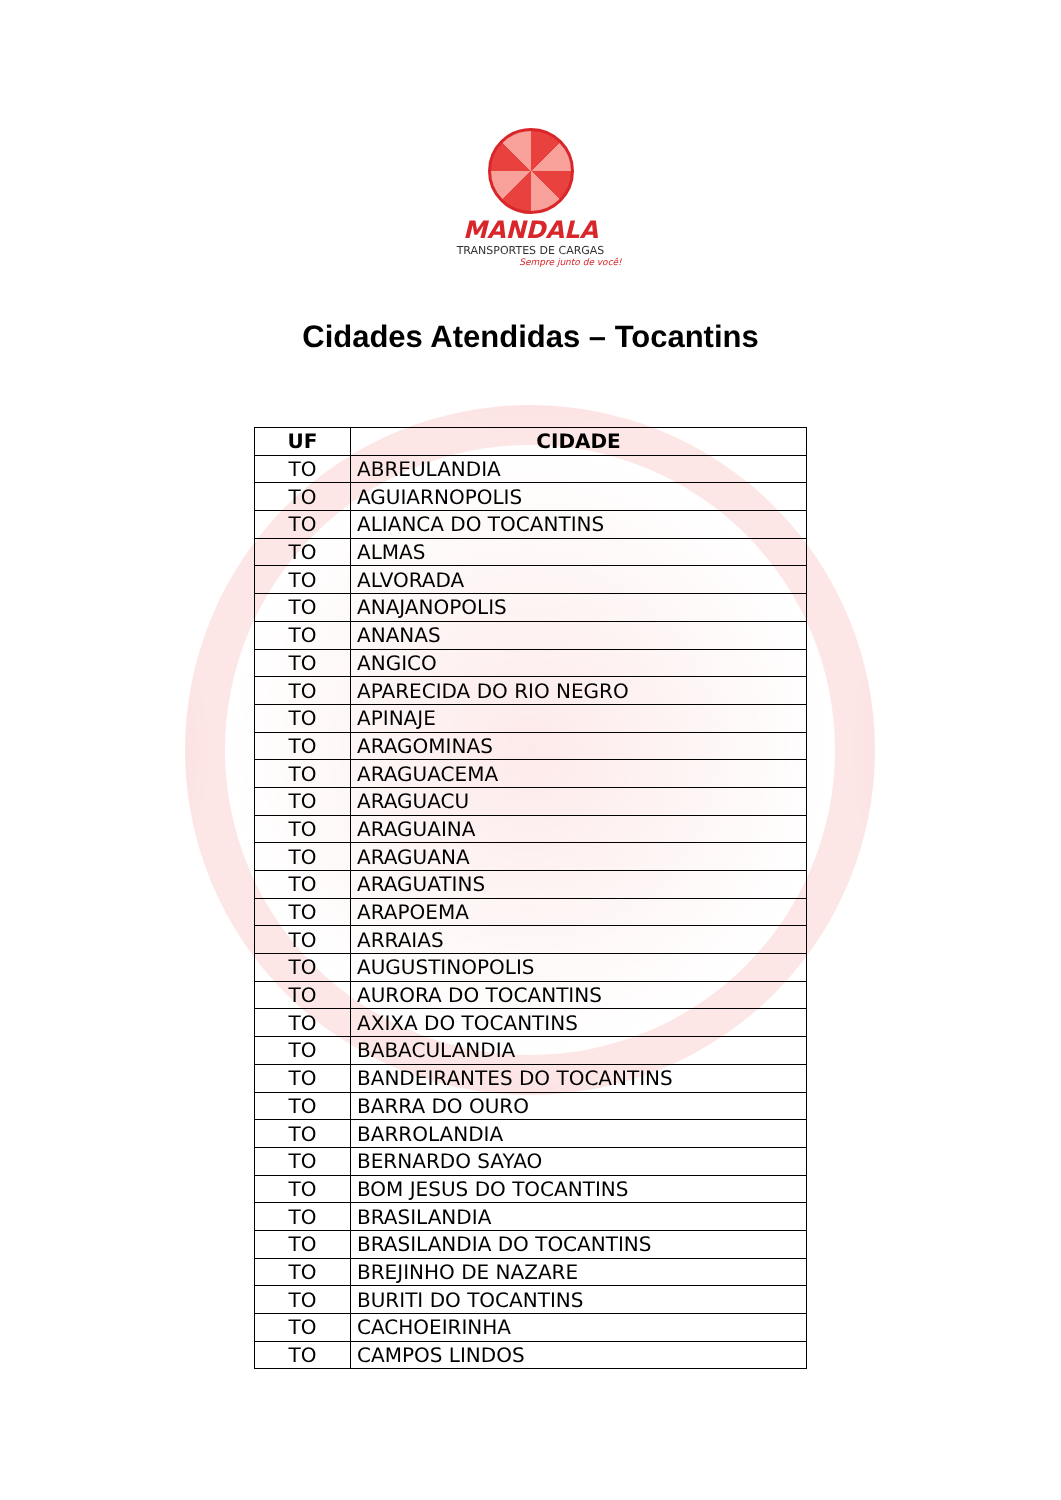MANDALA
TRANSPORTES DE CARGAS
Sempre junto de você!
Cidades Atendidas – Tocantins
| UF | CIDADE |
| --- | --- |
| TO | ABREULANDIA |
| TO | AGUIARNOPOLIS |
| TO | ALIANCA DO TOCANTINS |
| TO | ALMAS |
| TO | ALVORADA |
| TO | ANAJANOPOLIS |
| TO | ANANAS |
| TO | ANGICO |
| TO | APARECIDA DO RIO NEGRO |
| TO | APINAJE |
| TO | ARAGOMINAS |
| TO | ARAGUACEMA |
| TO | ARAGUACU |
| TO | ARAGUAINA |
| TO | ARAGUANA |
| TO | ARAGUATINS |
| TO | ARAPOEMA |
| TO | ARRAIAS |
| TO | AUGUSTINOPOLIS |
| TO | AURORA DO TOCANTINS |
| TO | AXIXA DO TOCANTINS |
| TO | BABACULANDIA |
| TO | BANDEIRANTES DO TOCANTINS |
| TO | BARRA DO OURO |
| TO | BARROLANDIA |
| TO | BERNARDO SAYAO |
| TO | BOM JESUS DO TOCANTINS |
| TO | BRASILANDIA |
| TO | BRASILANDIA DO TOCANTINS |
| TO | BREJINHO DE NAZARE |
| TO | BURITI DO TOCANTINS |
| TO | CACHOEIRINHA |
| TO | CAMPOS LINDOS |